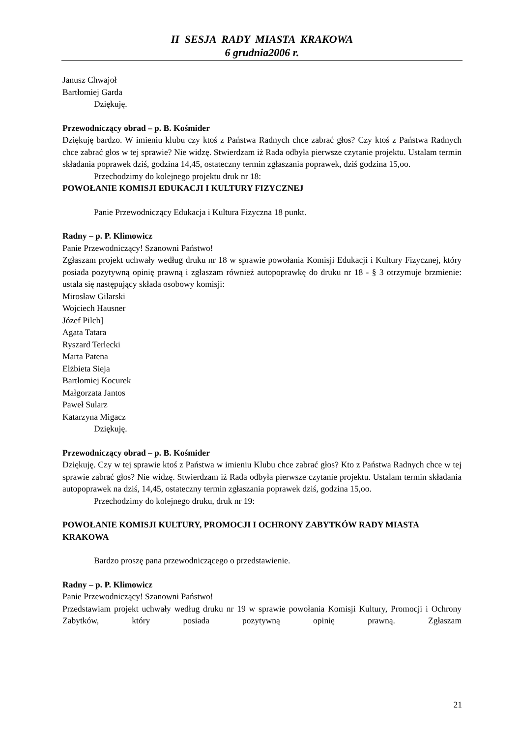II SESJA RADY MIASTA KRAKOWA
6 grudnia2006 r.
Janusz Chwajoł
Bartłomiej Garda
Dziękuję.
Przewodniczący obrad – p. B. Kośmider
Dziękuję bardzo. W imieniu klubu czy ktoś z Państwa Radnych chce zabrać głos? Czy ktoś z Państwa Radnych chce zabrać głos w tej sprawie? Nie widzę. Stwierdzam iż Rada odbyła pierwsze czytanie projektu. Ustalam termin składania poprawek dziś, godzina 14,45, ostateczny termin zgłaszania poprawek, dziś godzina 15,oo.
Przechodzimy do kolejnego projektu druk nr 18:
POWOŁANIE KOMISJI EDUKACJI I KULTURY FIZYCZNEJ
Panie Przewodniczący Edukacja i Kultura Fizyczna 18 punkt.
Radny – p. P. Klimowicz
Panie Przewodniczący! Szanowni Państwo!
Zgłaszam projekt uchwały według druku nr 18 w sprawie powołania Komisji Edukacji i Kultury Fizycznej, który posiada pozytywną opinię prawną i zgłaszam również autopoprawkę do druku nr 18 - § 3 otrzymuje brzmienie: ustala się następujący składa osobowy komisji:
Mirosław Gilarski
Wojciech Hausner
Józef Pilch]
Agata Tatara
Ryszard Terlecki
Marta Patena
Elżbieta Sieja
Bartłomiej Kocurek
Małgorzata Jantos
Paweł Sularz
Katarzyna Migacz
Dziękuję.
Przewodniczący obrad – p. B. Kośmider
Dziękuję. Czy w tej sprawie ktoś z Państwa w imieniu Klubu chce zabrać głos? Kto z Państwa Radnych chce w tej sprawie zabrać głos? Nie widzę. Stwierdzam iż Rada odbyła pierwsze czytanie projektu. Ustalam termin składania autopoprawek na dziś, 14,45, ostateczny termin zgłaszania poprawek dziś, godzina 15,oo.
Przechodzimy do kolejnego druku, druk nr 19:
POWOŁANIE KOMISJI KULTURY, PROMOCJI I OCHRONY ZABYTKÓW RADY MIASTA KRAKOWA
Bardzo proszę pana przewodniczącego o przedstawienie.
Radny – p. P. Klimowicz
Panie Przewodniczący! Szanowni Państwo!
Przedstawiam projekt uchwały według druku nr 19 w sprawie powołania Komisji Kultury, Promocji i Ochrony Zabytków, który posiada pozytywną opinię prawną. Zgłaszam
21